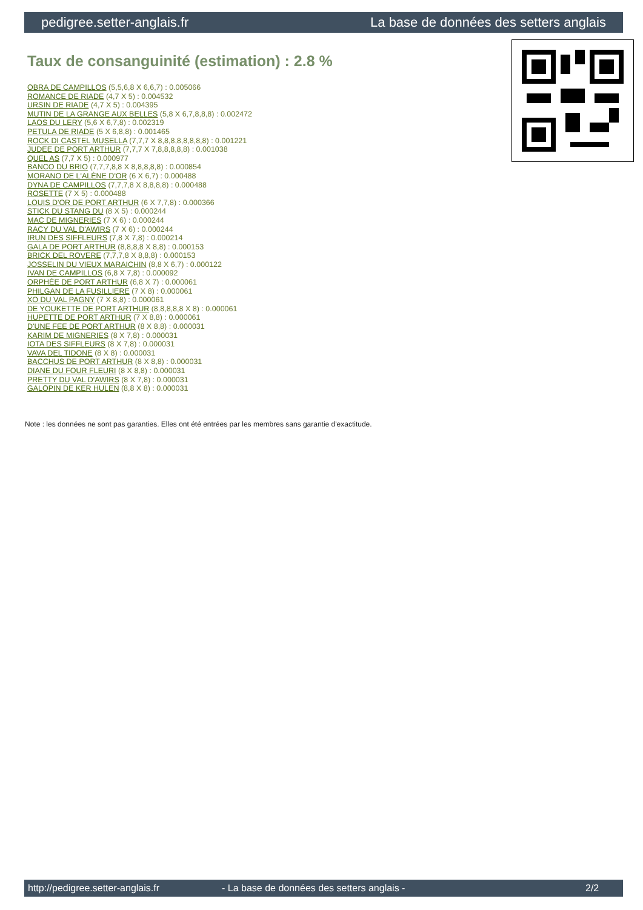pedigree.setter-anglais.fr La base de données des setters anglais
Taux de consanguinité (estimation) : 2.8 %
OBRA DE CAMPILLOS (5,5,6,8 X 6,6,7) : 0.005066
ROMANCE DE RIADE (4,7 X 5) : 0.004532
URSIN DE RIADE (4,7 X 5) : 0.004395
MUTIN DE LA GRANGE AUX BELLES (5,8 X 6,7,8,8,8) : 0.002472
LAOS DU LERY (5,6 X 6,7,8) : 0.002319
PETULA DE RIADE (5 X 6,8,8) : 0.001465
ROCK DI CASTEL MUSELLA (7,7,7 X 8,8,8,8,8,8,8,8) : 0.001221
JUDEE DE PORT ARTHUR (7,7,7 X 7,8,8,8,8,8) : 0.001038
QUEL AS (7,7 X 5) : 0.000977
BANCO DU BRIO (7,7,7,8,8 X 8,8,8,8,8) : 0.000854
MORANO DE L'ALÈNE D'OR (6 X 6,7) : 0.000488
DYNA DE CAMPILLOS (7,7,7,8 X 8,8,8,8) : 0.000488
ROSETTE (7 X 5) : 0.000488
LOUIS D'OR DE PORT ARTHUR (6 X 7,7,8) : 0.000366
STICK DU STANG DU (8 X 5) : 0.000244
MAC DE MIGNERIES (7 X 6) : 0.000244
RACY DU VAL D'AWIRS (7 X 6) : 0.000244
IRUN DES SIFFLEURS (7,8 X 7,8) : 0.000214
GALA DE PORT ARTHUR (8,8,8,8 X 8,8) : 0.000153
BRICK DEL ROVERE (7,7,7,8 X 8,8,8) : 0.000153
JOSSELIN DU VIEUX MARAICHIN (8,8 X 6,7) : 0.000122
IVAN DE CAMPILLOS (6,8 X 7,8) : 0.000092
ORPHÉE DE PORT ARTHUR (6,8 X 7) : 0.000061
PHILGAN DE LA FUSILLIERE (7 X 8) : 0.000061
XO DU VAL PAGNY (7 X 8,8) : 0.000061
DE YOUKETTE DE PORT ARTHUR (8,8,8,8,8 X 8) : 0.000061
HUPETTE DE PORT ARTHUR (7 X 8,8) : 0.000061
D'UNE FEE DE PORT ARTHUR (8 X 8,8) : 0.000031
KARIM DE MIGNERIES (8 X 7,8) : 0.000031
IOTA DES SIFFLEURS (8 X 7,8) : 0.000031
VAVA DEL TIDONE (8 X 8) : 0.000031
BACCHUS DE PORT ARTHUR (8 X 8,8) : 0.000031
DIANE DU FOUR FLEURI (8 X 8,8) : 0.000031
PRETTY DU VAL D'AWIRS (8 X 7,8) : 0.000031
GALOPIN DE KER HULEN (8,8 X 8) : 0.000031
Note : les données ne sont pas garanties. Elles ont été entrées par les membres sans garantie d'exactitude.
http://pedigree.setter-anglais.fr - La base de données des setters anglais - 2/2